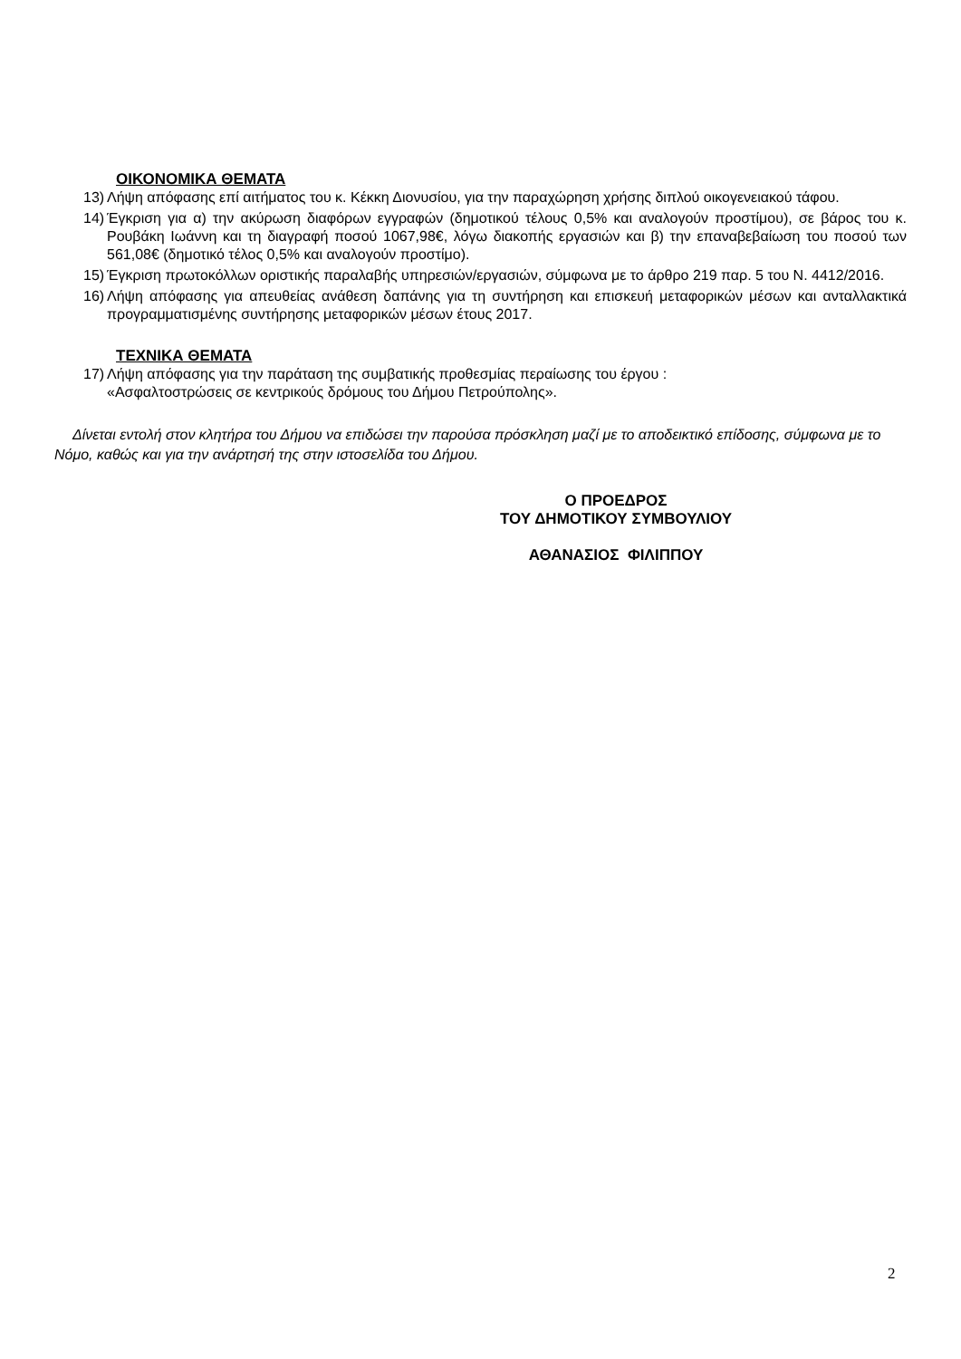ΟΙΚΟΝΟΜΙΚΑ ΘΕΜΑΤΑ
13) Λήψη απόφασης επί αιτήματος του κ. Κέκκη Διονυσίου, για την παραχώρηση χρήσης διπλού οικογενειακού τάφου.
14) Έγκριση για α) την ακύρωση διαφόρων εγγραφών (δημοτικού τέλους 0,5% και αναλογούν προστίμου), σε βάρος του κ. Ρουβάκη Ιωάννη και τη διαγραφή ποσού 1067,98€, λόγω διακοπής εργασιών και β) την επαναβεβαίωση του ποσού των 561,08€ (δημοτικό τέλος 0,5% και αναλογούν προστίμο).
15) Έγκριση πρωτοκόλλων οριστικής παραλαβής υπηρεσιών/εργασιών, σύμφωνα με το άρθρο 219 παρ. 5 του Ν. 4412/2016.
16) Λήψη απόφασης για απευθείας ανάθεση δαπάνης για τη συντήρηση και επισκευή μεταφορικών μέσων και ανταλλακτικά προγραμματισμένης συντήρησης μεταφορικών μέσων έτους 2017.
ΤΕΧΝΙΚΑ ΘΕΜΑΤΑ
17) Λήψη απόφασης για την παράταση της συμβατικής προθεσμίας περαίωσης του έργου :
«Ασφαλτοστρώσεις σε κεντρικούς δρόμους του Δήμου Πετρούπολης».
Δίνεται εντολή στον κλητήρα του Δήμου να επιδώσει την παρούσα πρόσκληση μαζί με το αποδεικτικό επίδοσης, σύμφωνα με το Νόμο, καθώς και για την ανάρτησή της στην ιστοσελίδα του Δήμου.
Ο ΠΡΟΕΔΡΟΣ
ΤΟΥ ΔΗΜΟΤΙΚΟΥ ΣΥΜΒΟΥΛΙΟΥ
ΑΘΑΝΑΣΙΟΣ ΦΙΛΙΠΠΟΥ
2